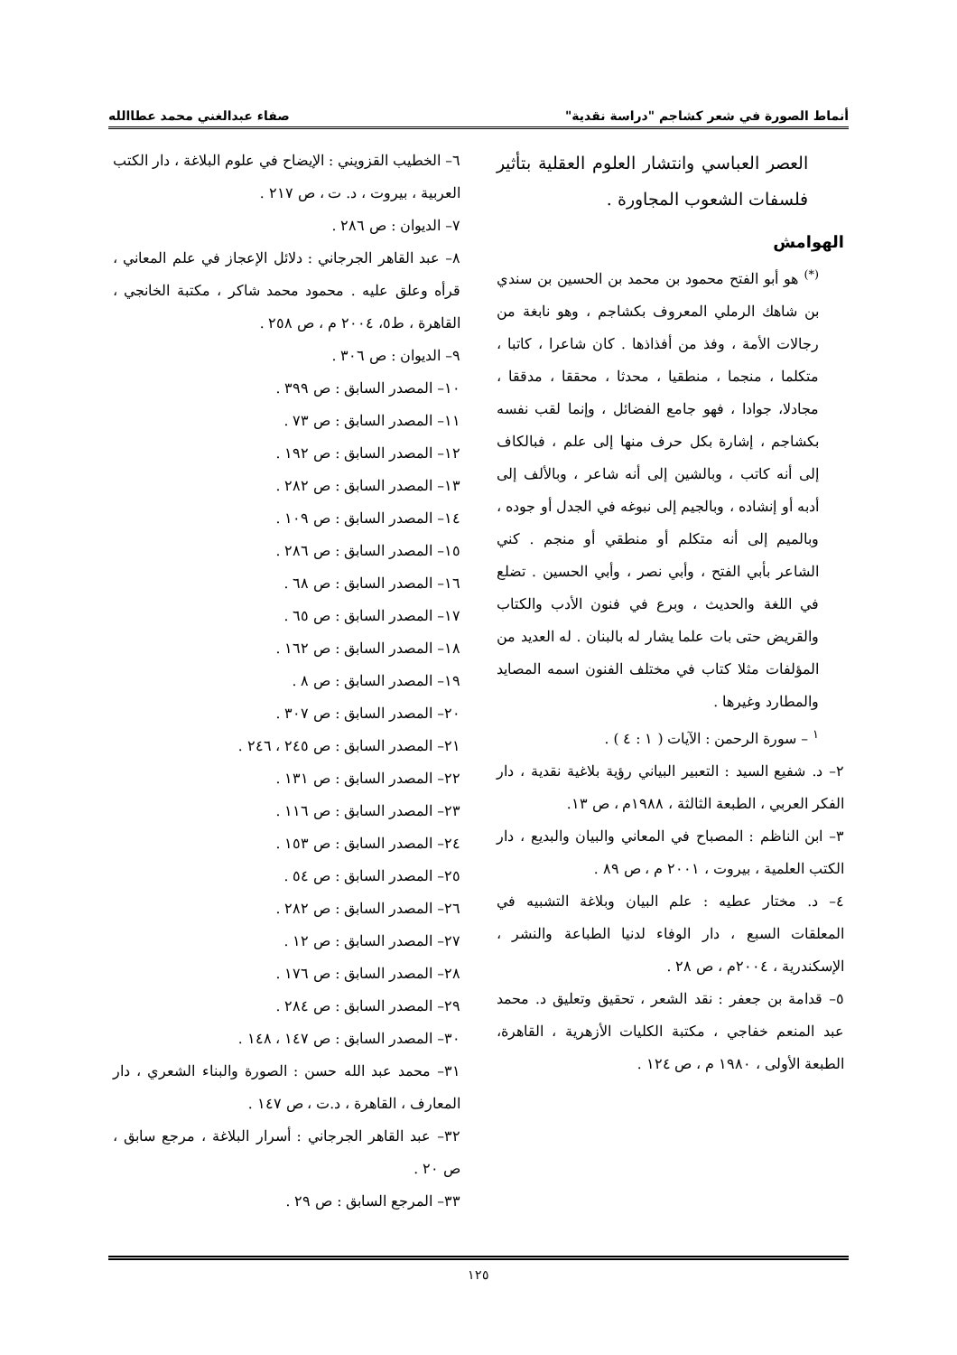أنماط الصورة في شعر كشاجم "دراسة نقدية" صفاء عبدالغني محمد عطاالله
العصر العباسي وانتشار العلوم العقلية بتأثير فلسفات الشعوب المجاورة .
الهوامش
<sup>(*)</sup> هو أبو الفتح محمود بن محمد بن الحسين بن سندي بن شاهك الرملي المعروف بكشاجم ، وهو نابغة من رجالات الأمة ، وفذ من أفذاذها . كان شاعرا ، كاتبا ، متكلما ، منجما ، منطقيا ، محدثا ، محققا ، مدققا ، مجادلا، جوادا ، فهو جامع الفضائل ، وإنما لقب نفسه بكشاجم ، إشارة بكل حرف منها إلى علم ، فبالكاف إلى أنه كاتب ، وبالشين إلى أنه شاعر ، وبالألف إلى أدبه أو إنشاده ، وبالجيم إلى نبوغه في الجدل أو جوده ، وبالميم إلى أنه متكلم أو منطقي أو منجم . كني الشاعر بأبي الفتح ، وأبي نصر ، وأبي الحسين . تضلع في اللغة والحديث ، وبرع في فنون الأدب والكتاب والقريض حتى بات علما يشار له بالبنان . له العديد من المؤلفات مثلا كتاب في مختلف الفنون اسمه المصايد والمطارد وغيرها .
<sup>١</sup> – سورة الرحمن : الآيات ( ١ : ٤ ) .
٢– د. شفيع السيد : التعبير البياني رؤية بلاغية نقدية ، دار الفكر العربي ، الطبعة الثالثة ، ١٩٨٨م ، ص ١٣.
٣– ابن الناظم : المصباح في المعاني والبيان والبديع ، دار الكتب العلمية ، بيروت ، ٢٠٠١ م ، ص ٨٩ .
٤– د. مختار عطيه : علم البيان وبلاغة التشبيه في المعلقات السبع ، دار الوفاء لدنيا الطباعة والنشر ، الإسكندرية ، ٢٠٠٤م ، ص ٢٨ .
٥– قدامة بن جعفر : نقد الشعر ، تحقيق وتعليق د. محمد عبد المنعم خفاجي ، مكتبة الكليات الأزهرية ، القاهرة، الطبعة الأولى ، ١٩٨٠ م ، ص ١٢٤ .
٦– الخطيب القزويني : الإيضاح في علوم البلاغة ، دار الكتب العربية ، بيروت ، د. ت ، ص ٢١٧ .
٧– الديوان : ص ٢٨٦ .
٨– عبد القاهر الجرجاني : دلائل الإعجاز في علم المعاني ، قرأه وعلق عليه . محمود محمد شاكر ، مكتبة الخانجي ، القاهرة ، ط٥، ٢٠٠٤ م ، ص ٢٥٨ .
٩– الديوان : ص ٣٠٦ .
١٠– المصدر السابق : ص ٣٩٩ .
١١– المصدر السابق : ص ٧٣ .
١٢– المصدر السابق : ص ١٩٢ .
١٣– المصدر السابق : ص ٢٨٢ .
١٤– المصدر السابق : ص ١٠٩ .
١٥– المصدر السابق : ص ٢٨٦ .
١٦– المصدر السابق : ص ٦٨ .
١٧– المصدر السابق : ص ٦٥ .
١٨– المصدر السابق : ص ١٦٢ .
١٩– المصدر السابق : ص ٨ .
٢٠– المصدر السابق : ص ٣٠٧ .
٢١– المصدر السابق : ص ٢٤٥ ، ٢٤٦ .
٢٢– المصدر السابق : ص ١٣١ .
٢٣– المصدر السابق : ص ١١٦ .
٢٤– المصدر السابق : ص ١٥٣ .
٢٥– المصدر السابق : ص ٥٤ .
٢٦– المصدر السابق : ص ٢٨٢ .
٢٧– المصدر السابق : ص ١٢ .
٢٨– المصدر السابق : ص ١٧٦ .
٢٩– المصدر السابق : ص ٢٨٤ .
٣٠– المصدر السابق : ص ١٤٧ ، ١٤٨ .
٣١– محمد عبد الله حسن : الصورة والبناء الشعري ، دار المعارف ، القاهرة ، د.ت ، ص ١٤٧ .
٣٢– عبد القاهر الجرجاني : أسرار البلاغة ، مرجع سابق ، ص ٢٠ .
٣٣– المرجع السابق : ص ٢٩ .
١٢٥